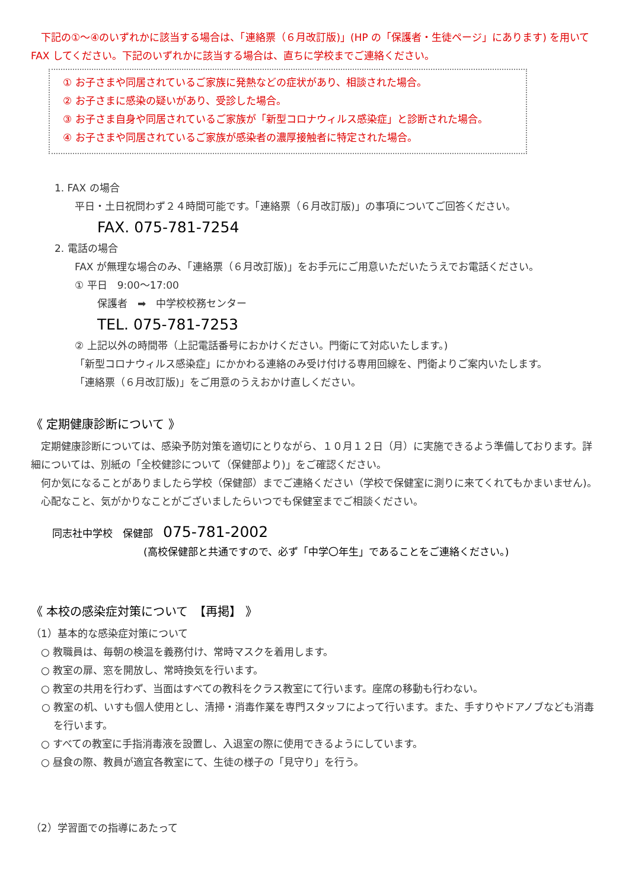下記の①〜④のいずれかに該当する場合は、「連絡票（６月改訂版)」(HP の「保護者・生徒ページ」にあります) を用いて FAX してください。下記のいずれかに該当する場合は、直ちに学校までご連絡ください。
① お子さまや同居されているご家族に発熱などの症状があり、相談された場合。
② お子さまに感染の疑いがあり、受診した場合。
③ お子さま自身や同居されているご家族が「新型コロナウィルス感染症」と診断された場合。
④ お子さまや同居されているご家族が感染者の濃厚接触者に特定された場合。
1. FAX の場合
平日・土日祝問わず２４時間可能です。「連絡票（６月改訂版)」の事項についてご回答ください。
FAX. 075-781-7254
2. 電話の場合
FAX が無理な場合のみ、「連絡票（６月改訂版)」をお手元にご用意いただいたうえでお電話ください。
① 平日　9:00〜17:00
保護者　➡　中学校校務センター
TEL. 075-781-7253
② 上記以外の時間帯（上記電話番号におかけください。門衛にて対応いたします。)
「新型コロナウィルス感染症」にかかわる連絡のみ受け付ける専用回線を、門衛よりご案内いたします。
「連絡票（６月改訂版)」をご用意のうえおかけ直しください。
《 定期健康診断について 》
　定期健康診断については、感染予防対策を適切にとりながら、１０月１２日（月）に実施できるよう準備しております。詳細については、別紙の「全校健診について（保健部より)」をご確認ください。
　何か気になることがありましたら学校（保健部）までご連絡ください（学校で保健室に測りに来てくれてもかまいません)。
　心配なこと、気がかりなことがございましたらいつでも保健室までご相談ください。
同志社中学校　保健部　075-781-2002
(高校保健部と共通ですので、必ず「中学〇年生」であることをご連絡ください。)
《 本校の感染症対策について　【再掲】 》
（1）基本的な感染症対策について
　○ 教職員は、毎朝の検温を義務付け、常時マスクを着用します。
　○ 教室の扉、窓を開放し、常時換気を行います。
　○ 教室の共用を行わず、当面はすべての教科をクラス教室にて行います。座席の移動も行わない。
○ 教室の机、いすも個人使用とし、清掃・消毒作業を専門スタッフによって行います。また、手すりやドアノブなども消毒を行います。
　○ すべての教室に手指消毒液を設置し、入退室の際に使用できるようにしています。
　○ 昼食の際、教員が適宜各教室にて、生徒の様子の「見守り」を行う。
（2）学習面での指導にあたって